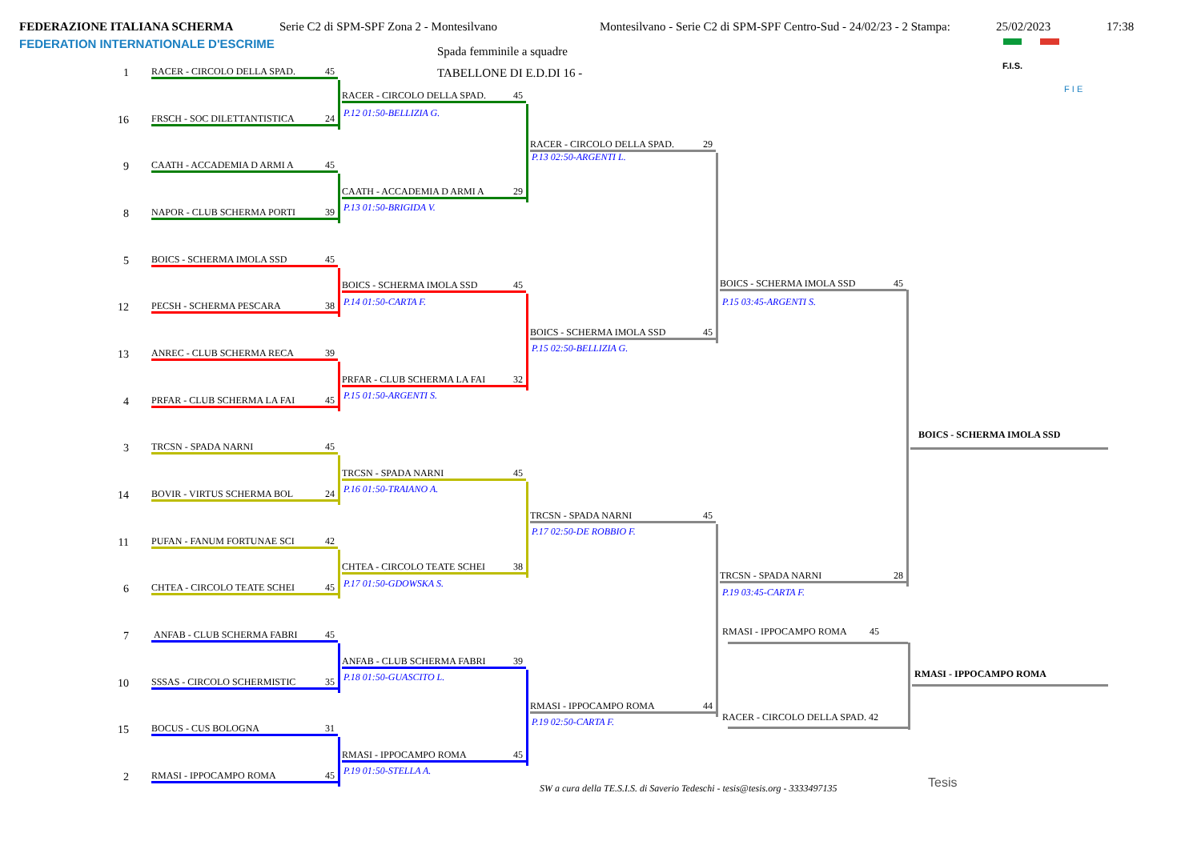FEDERAZIONE ITALIANA SCHERMA
Serie C2 di SPM-SPF Zona 2 - Montesilvano
Montesilvano - Serie C2 di SPM-SPF Centro-Sud - 24/02/23 - 2 Stampa:
25/02/2023
17:38
FEDERATION INTERNATIONALE D'ESCRIME
Spada femminile a squadre
TABELLONE DI E.D.DI 16 -
F.I.S.
F I E
1
RACER - CIRCOLO DELLA SPAD. 45
16
FRSCH - SOC DILETTANTISTICA 24
9
CAATH - ACCADEMIA D ARMI A 45
8
NAPOR - CLUB SCHERMA PORTI 39
5
BOICS - SCHERMA IMOLA SSD 45
12
PECSH - SCHERMA PESCARA 38
13
ANREC - CLUB SCHERMA RECA 39
4
PRFAR - CLUB SCHERMA LA FAI 45
3
TRCSN - SPADA NARNI 45
14
BOVIR - VIRTUS SCHERMA BOL 24
11
PUFAN - FANUM FORTUNAE SCI 42
6
CHTEA - CIRCOLO TEATE SCHEI 45
7
ANFAB - CLUB SCHERMA FABRI 45
10
SSSAS - CIRCOLO SCHERMISTIC 35
15
BOCUS - CUS BOLOGNA 31
2
RMASI - IPPOCAMPO ROMA 45
RACER - CIRCOLO DELLA SPAD. 45
P.12 01:50-BELLIZIA G.
CAATH - ACCADEMIA D ARMI A 29
P.13 01:50-BRIGIDA V.
BOICS - SCHERMA IMOLA SSD 45
P.14 01:50-CARTA F.
PRFAR - CLUB SCHERMA LA FAI 32
P.15 01:50-ARGENTI S.
TRCSN - SPADA NARNI 45
P.16 01:50-TRAIANO A.
CHTEA - CIRCOLO TEATE SCHEI 38
P.17 01:50-GDOWSKA S.
ANFAB - CLUB SCHERMA FABRI 39
P.18 01:50-GUASCITO L.
RMASI - IPPOCAMPO ROMA 45
P.19 01:50-STELLA A.
RACER - CIRCOLO DELLA SPAD. 29
P.13 02:50-ARGENTI L.
BOICS - SCHERMA IMOLA SSD 45
P.15 02:50-BELLIZIA G.
TRCSN - SPADA NARNI 45
P.17 02:50-DE ROBBIO F.
RMASI - IPPOCAMPO ROMA 44
P.19 02:50-CARTA F.
BOICS - SCHERMA IMOLA SSD 45
P.15 03:45-ARGENTI S.
TRCSN - SPADA NARNI 28
P.19 03:45-CARTA F.
BOICS - SCHERMA IMOLA SSD
RMASI - IPPOCAMPO ROMA 45
RMASI - IPPOCAMPO ROMA
RACER - CIRCOLO DELLA SPAD. 42
SW a cura della TE.S.I.S. di Saverio Tedeschi - tesis@tesis.org - 3333497135
Tesis